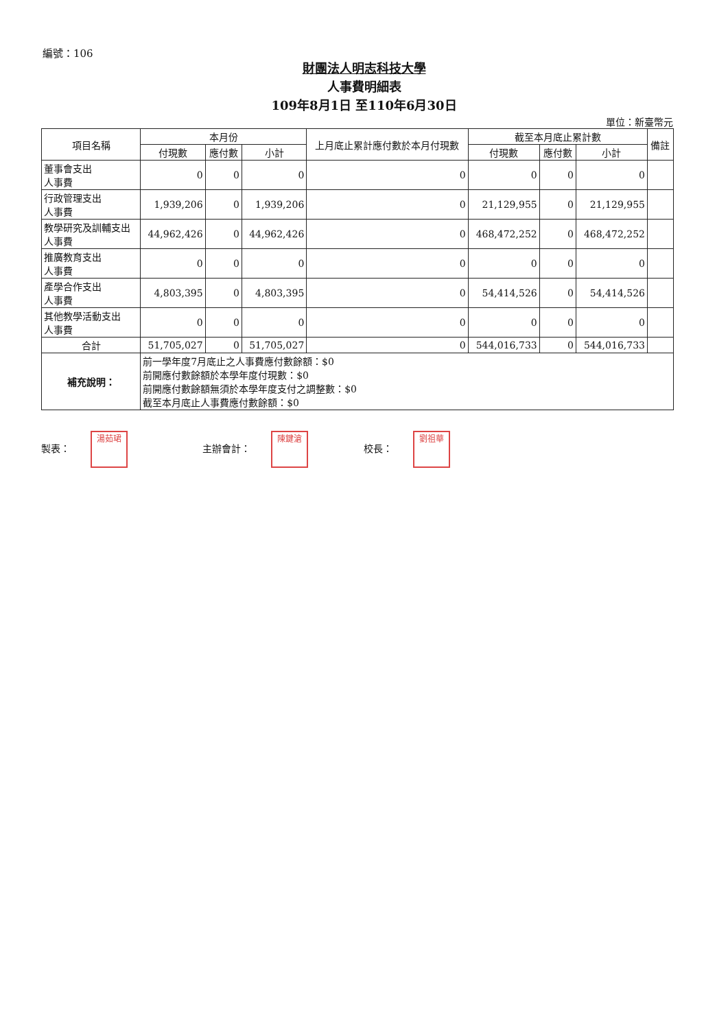編號：106
財團法人明志科技大學
人事費明細表
109年8月1日 至110年6月30日
單位：新臺幣元
| 項目名稱 | 本月份 | | | 上月底止累計應付數於本月付現數 | 截至本月底止累計數 | | | 備註 |
| --- | --- | --- | --- | --- | --- | --- | --- | --- |
| | 付現數 | 應付數 | 小計 | | 付現數 | 應付數 | 小計 | |
| 董事會支出 人事費 | 0 | 0 | 0 | 0 | 0 | 0 | 0 | |
| 行政管理支出 人事費 | 1,939,206 | 0 | 1,939,206 | 0 | 21,129,955 | 0 | 21,129,955 | |
| 教學研究及訓輔支出 人事費 | 44,962,426 | 0 | 44,962,426 | 0 | 468,472,252 | 0 | 468,472,252 | |
| 推廣教育支出 人事費 | 0 | 0 | 0 | 0 | 0 | 0 | 0 | |
| 產學合作支出 人事費 | 4,803,395 | 0 | 4,803,395 | 0 | 54,414,526 | 0 | 54,414,526 | |
| 其他教學活動支出 人事費 | 0 | 0 | 0 | 0 | 0 | 0 | 0 | |
| 合計 | 51,705,027 | 0 | 51,705,027 | 0 | 544,016,733 | 0 | 544,016,733 | |
| 補充說明： | 前一學年度7月底止之人事費應付數餘額：$0 前開應付數餘額於本學年度付現數：$0 前開應付數餘額無須於本學年度支付之調整數：$0 截至本月底止人事費應付數餘額：$0 | | | | | | | |
製表： 湯茹珺
主辦會計： 陳鍵滄
校長： 劉祖華